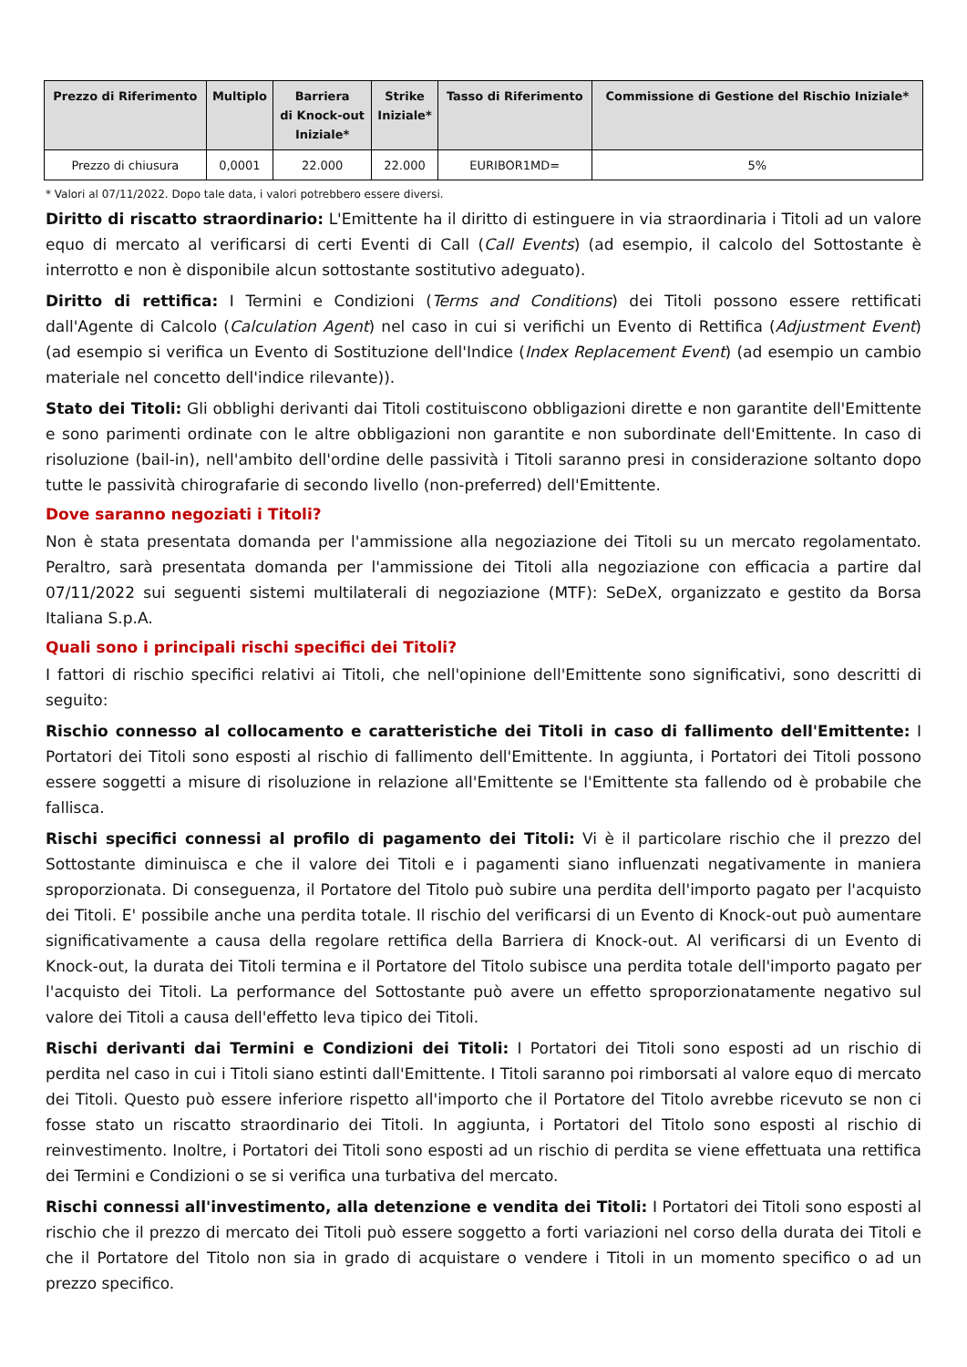| Prezzo di Riferimento | Multiplo | Barriera di Knock-out Iniziale* | Strike Iniziale* | Tasso di Riferimento | Commissione di Gestione del Rischio Iniziale* |
| --- | --- | --- | --- | --- | --- |
| Prezzo di chiusura | 0,0001 | 22.000 | 22.000 | EURIBOR1MD= | 5% |
* Valori al 07/11/2022. Dopo tale data, i valori potrebbero essere diversi.
Diritto di riscatto straordinario: L'Emittente ha il diritto di estinguere in via straordinaria i Titoli ad un valore equo di mercato al verificarsi di certi Eventi di Call (Call Events) (ad esempio, il calcolo del Sottostante è interrotto e non è disponibile alcun sottostante sostitutivo adeguato).
Diritto di rettifica: I Termini e Condizioni (Terms and Conditions) dei Titoli possono essere rettificati dall'Agente di Calcolo (Calculation Agent) nel caso in cui si verifichi un Evento di Rettifica (Adjustment Event) (ad esempio si verifica un Evento di Sostituzione dell'Indice (Index Replacement Event) (ad esempio un cambio materiale nel concetto dell'indice rilevante)).
Stato dei Titoli: Gli obblighi derivanti dai Titoli costituiscono obbligazioni dirette e non garantite dell'Emittente e sono parimenti ordinate con le altre obbligazioni non garantite e non subordinate dell'Emittente. In caso di risoluzione (bail-in), nell'ambito dell'ordine delle passività i Titoli saranno presi in considerazione soltanto dopo tutte le passività chirografarie di secondo livello (non-preferred) dell'Emittente.
Dove saranno negoziati i Titoli?
Non è stata presentata domanda per l'ammissione alla negoziazione dei Titoli su un mercato regolamentato. Peraltro, sarà presentata domanda per l'ammissione dei Titoli alla negoziazione con efficacia a partire dal 07/11/2022 sui seguenti sistemi multilaterali di negoziazione (MTF): SeDeX, organizzato e gestito da Borsa Italiana S.p.A.
Quali sono i principali rischi specifici dei Titoli?
I fattori di rischio specifici relativi ai Titoli, che nell'opinione dell'Emittente sono significativi, sono descritti di seguito:
Rischio connesso al collocamento e caratteristiche dei Titoli in caso di fallimento dell'Emittente: I Portatori dei Titoli sono esposti al rischio di fallimento dell'Emittente. In aggiunta, i Portatori dei Titoli possono essere soggetti a misure di risoluzione in relazione all'Emittente se l'Emittente sta fallendo od è probabile che fallisca.
Rischi specifici connessi al profilo di pagamento dei Titoli: Vi è il particolare rischio che il prezzo del Sottostante diminuisca e che il valore dei Titoli e i pagamenti siano influenzati negativamente in maniera sproporzionata. Di conseguenza, il Portatore del Titolo può subire una perdita dell'importo pagato per l'acquisto dei Titoli. E' possibile anche una perdita totale. Il rischio del verificarsi di un Evento di Knock-out può aumentare significativamente a causa della regolare rettifica della Barriera di Knock-out. Al verificarsi di un Evento di Knock-out, la durata dei Titoli termina e il Portatore del Titolo subisce una perdita totale dell'importo pagato per l'acquisto dei Titoli. La performance del Sottostante può avere un effetto sproporzionatamente negativo sul valore dei Titoli a causa dell'effetto leva tipico dei Titoli.
Rischi derivanti dai Termini e Condizioni dei Titoli: I Portatori dei Titoli sono esposti ad un rischio di perdita nel caso in cui i Titoli siano estinti dall'Emittente. I Titoli saranno poi rimborsati al valore equo di mercato dei Titoli. Questo può essere inferiore rispetto all'importo che il Portatore del Titolo avrebbe ricevuto se non ci fosse stato un riscatto straordinario dei Titoli. In aggiunta, i Portatori del Titolo sono esposti al rischio di reinvestimento. Inoltre, i Portatori dei Titoli sono esposti ad un rischio di perdita se viene effettuata una rettifica dei Termini e Condizioni o se si verifica una turbativa del mercato.
Rischi connessi all'investimento, alla detenzione e vendita dei Titoli: I Portatori dei Titoli sono esposti al rischio che il prezzo di mercato dei Titoli può essere soggetto a forti variazioni nel corso della durata dei Titoli e che il Portatore del Titolo non sia in grado di acquistare o vendere i Titoli in un momento specifico o ad un prezzo specifico.